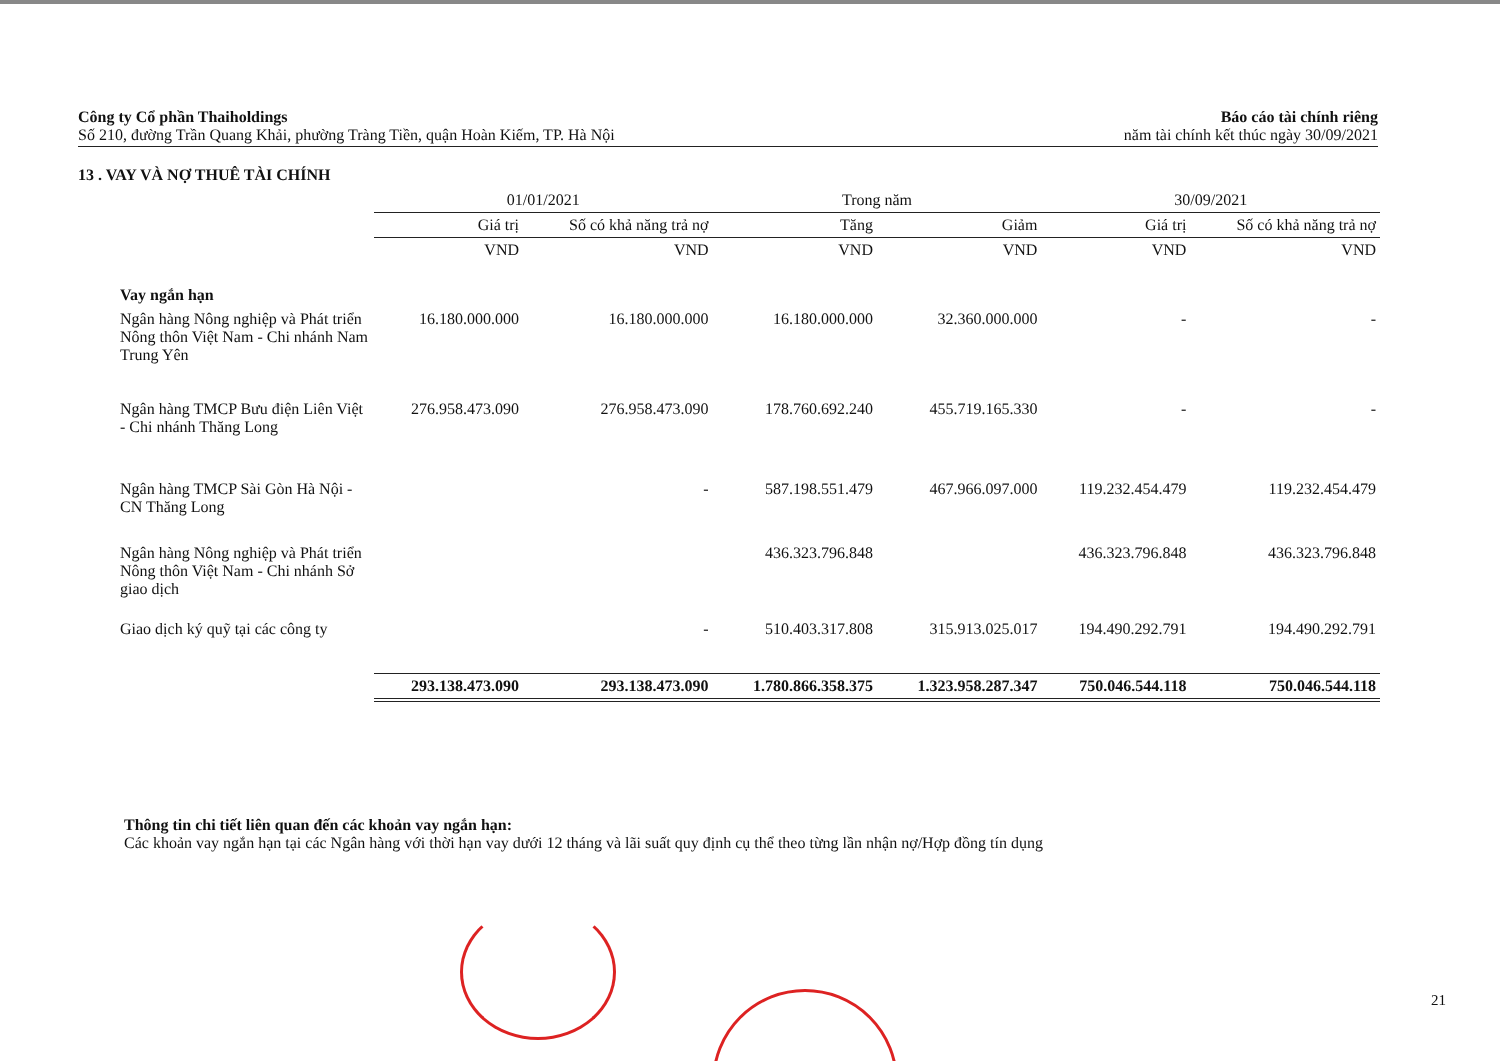Công ty Cổ phần Thaiholdings
Số 210, đường Trần Quang Khải, phường Tràng Tiền, quận Hoàn Kiếm, TP. Hà Nội
Báo cáo tài chính riêng
năm tài chính kết thúc ngày 30/09/2021
13 . VAY VÀ NỢ THUÊ TÀI CHÍNH
| | 01/01/2021 | | Trong năm | | 30/09/2021 | |
| --- | --- | --- | --- | --- | --- | --- |
| | Giá trị | Số có khả năng trả nợ | Tăng | Giảm | Giá trị | Số có khả năng trả nợ |
| | VND | VND | VND | VND | VND | VND |
| Vay ngắn hạn | | | | | | |
| Ngân hàng Nông nghiệp và Phát triển Nông thôn Việt Nam - Chi nhánh Nam Trung Yên | 16.180.000.000 | 16.180.000.000 | 16.180.000.000 | 32.360.000.000 | - | - |
| Ngân hàng TMCP Bưu điện Liên Việt - Chi nhánh Thăng Long | 276.958.473.090 | 276.958.473.090 | 178.760.692.240 | 455.719.165.330 | - | - |
| Ngân hàng TMCP Sài Gòn Hà Nội - CN Thăng Long | | - | 587.198.551.479 | 467.966.097.000 | 119.232.454.479 | 119.232.454.479 |
| Ngân hàng Nông nghiệp và Phát triển Nông thôn Việt Nam - Chi nhánh Sở giao dịch | | | 436.323.796.848 | | 436.323.796.848 | 436.323.796.848 |
| Giao dịch ký quỹ tại các công ty | | - | 510.403.317.808 | 315.913.025.017 | 194.490.292.791 | 194.490.292.791 |
| | 293.138.473.090 | 293.138.473.090 | 1.780.866.358.375 | 1.323.958.287.347 | 750.046.544.118 | 750.046.544.118 |
Thông tin chi tiết liên quan đến các khoản vay ngắn hạn:
Các khoản vay ngắn hạn tại các Ngân hàng với thời hạn vay dưới 12 tháng và lãi suất quy định cụ thể theo từng lần nhận nợ/Hợp đồng tín dụng
21